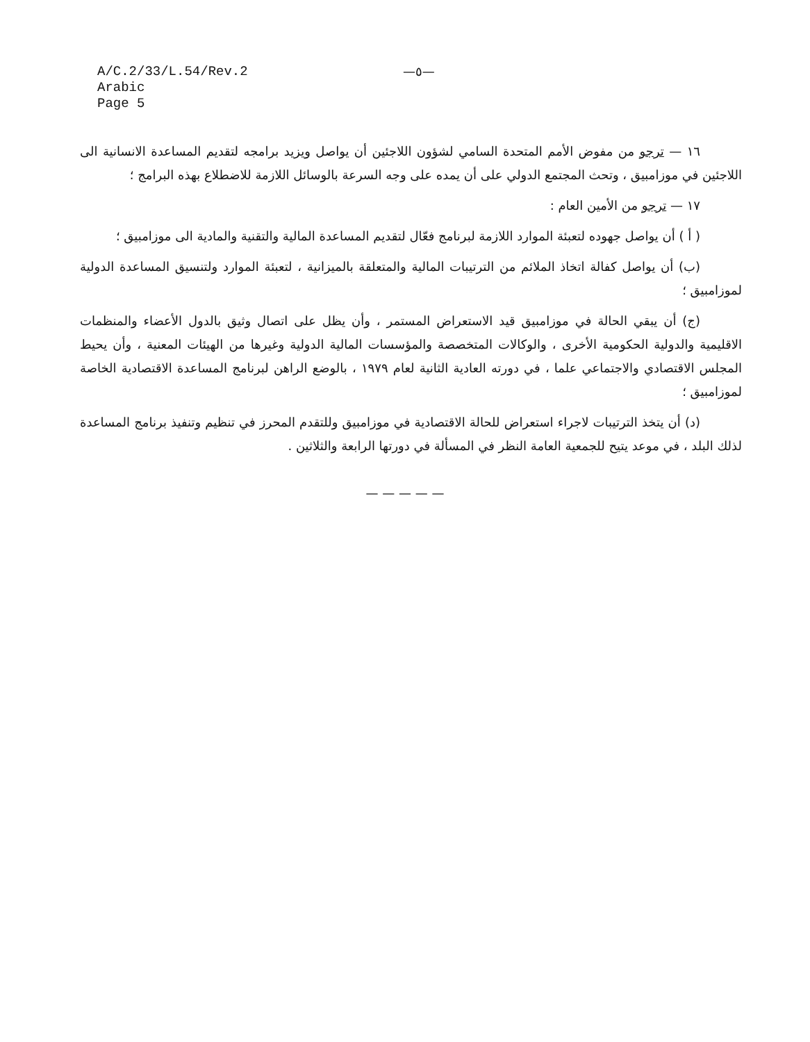A/C.2/33/L.54/Rev.2
Arabic
Page 5
—٥—
١٦ — ترجو من مفوض الأمم المتحدة السامي لشؤون اللاجئين أن يواصل ويزيد برامجه لتقديم المساعدة الانسانية الى اللاجئين في موزامبيق ، وتحث المجتمع الدولي على أن يمده على وجه السرعة بالوسائل اللازمة للاضطلاع بهذه البرامج ؛
١٧ — ترجو من الأمين العام :
( أ ) أن يواصل جهوده لتعبئة الموارد اللازمة لبرنامج فعّال لتقديم المساعدة المالية والتقنية والمادية الى موزامبيق ؛
(ب) أن يواصل كفالة اتخاذ الملائم من الترتيبات المالية والمتعلقة بالميزانية ، لتعبئة الموارد ولتنسيق المساعدة الدولية لموزامبيق ؛
(ج) أن يبقي الحالة في موزامبيق قيد الاستعراض المستمر ، وأن يظل على اتصال وثيق بالدول الأعضاء والمنظمات الاقليمية والدولية الحكومية الأخرى ، والوكالات المتخصصة والمؤسسات المالية الدولية وغيرها من الهيئات المعنية ، وأن يحيط المجلس الاقتصادي والاجتماعي علما ، في دورته العادية الثانية لعام ١٩٧٩ ، بالوضع الراهن لبرنامج المساعدة الاقتصادية الخاصة لموزامبيق ؛
(د) أن يتخذ الترتيبات لاجراء استعراض للحالة الاقتصادية في موزامبيق وللتقدم المحرز في تنظيم وتنفيذ برنامج المساعدة لذلك البلد ، في موعد يتيح للجمعية العامة النظر في المسألة في دورتها الرابعة والثلاثين .
— — — — —